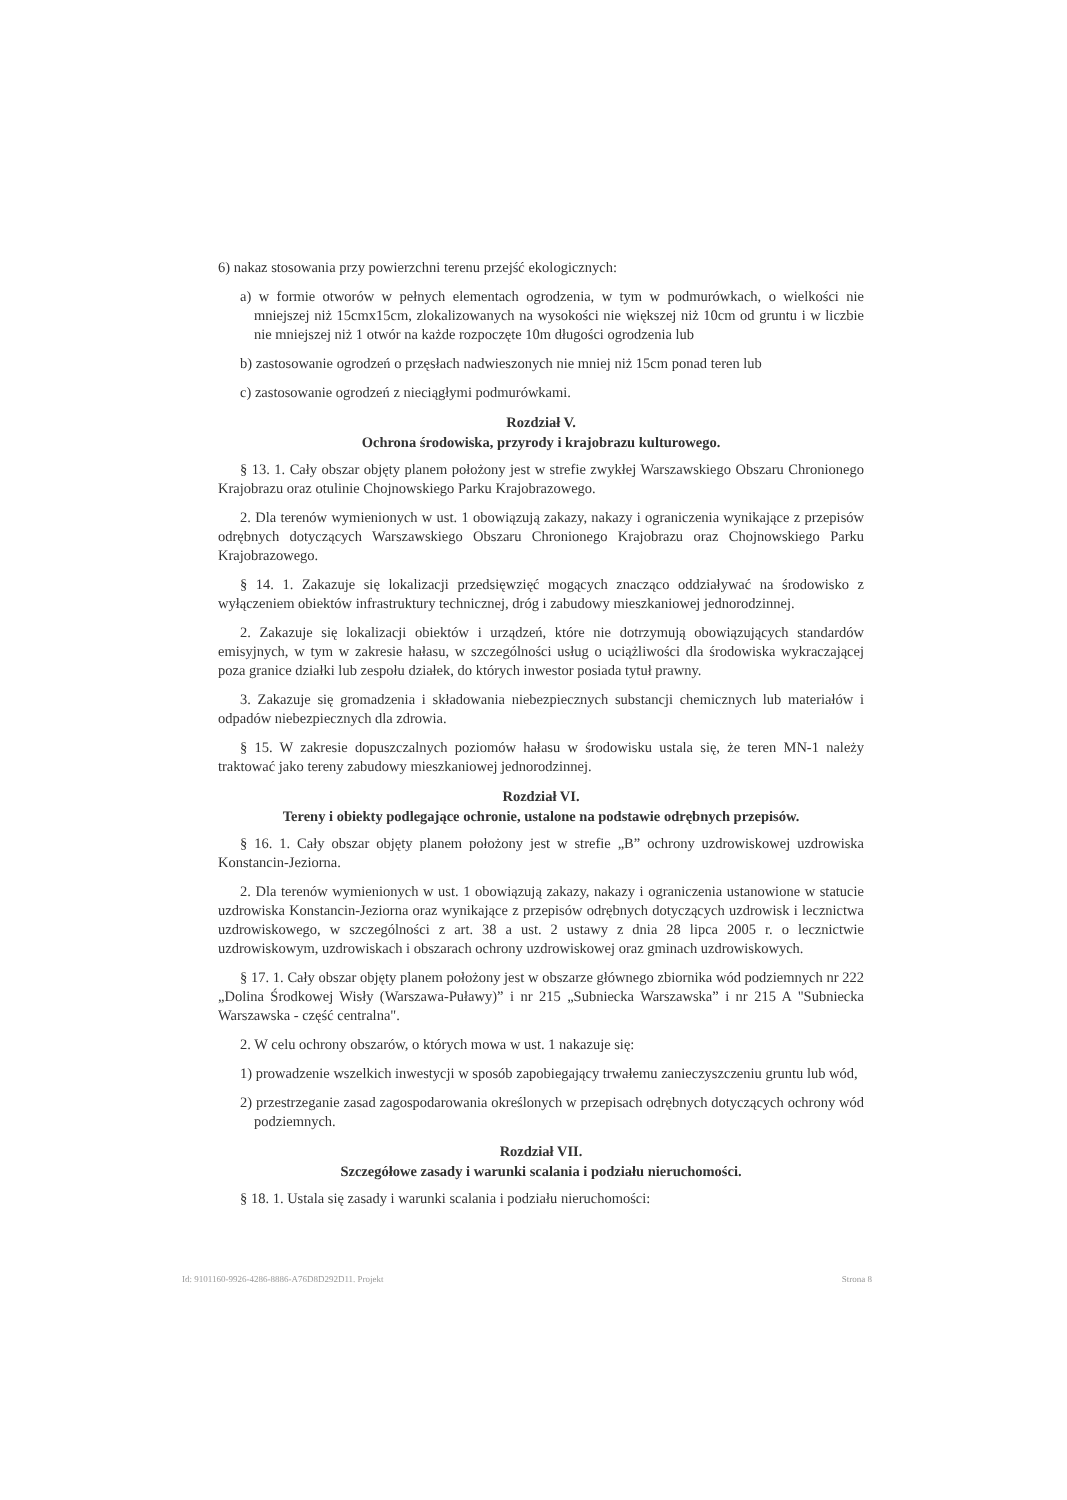6) nakaz stosowania przy powierzchni terenu przejść ekologicznych:
a) w formie otworów w pełnych elementach ogrodzenia, w tym w podmurówkach, o wielkości nie mniejszej niż 15cmx15cm, zlokalizowanych na wysokości nie większej niż 10cm od gruntu i w liczbie nie mniejszej niż 1 otwór na każde rozpoczęte 10m długości ogrodzenia lub
b) zastosowanie ogrodzeń o przęsłach nadwieszonych nie mniej niż 15cm ponad teren lub
c) zastosowanie ogrodzeń z nieciągłymi podmurówkami.
Rozdział V.
Ochrona środowiska, przyrody i krajobrazu kulturowego.
§ 13. 1. Cały obszar objęty planem położony jest w strefie zwykłej Warszawskiego Obszaru Chronionego Krajobrazu oraz otulinie Chojnowskiego Parku Krajobrazowego.
2. Dla terenów wymienionych w ust. 1 obowiązują zakazy, nakazy i ograniczenia wynikające z przepisów odrębnych dotyczących Warszawskiego Obszaru Chronionego Krajobrazu oraz Chojnowskiego Parku Krajobrazowego.
§ 14. 1. Zakazuje się lokalizacji przedsięwzięć mogących znacząco oddziaływać na środowisko z wyłączeniem obiektów infrastruktury technicznej, dróg i zabudowy mieszkaniowej jednorodzinnej.
2. Zakazuje się lokalizacji obiektów i urządzeń, które nie dotrzymują obowiązujących standardów emisyjnych, w tym w zakresie hałasu, w szczególności usług o uciążliwości dla środowiska wykraczającej poza granice działki lub zespołu działek, do których inwestor posiada tytuł prawny.
3. Zakazuje się gromadzenia i składowania niebezpiecznych substancji chemicznych lub materiałów i odpadów niebezpiecznych dla zdrowia.
§ 15. W zakresie dopuszczalnych poziomów hałasu w środowisku ustala się, że teren MN-1 należy traktować jako tereny zabudowy mieszkaniowej jednorodzinnej.
Rozdział VI.
Tereny i obiekty podlegające ochronie, ustalone na podstawie odrębnych przepisów.
§ 16. 1. Cały obszar objęty planem położony jest w strefie „B” ochrony uzdrowiskowej uzdrowiska Konstancin-Jeziorna.
2. Dla terenów wymienionych w ust. 1 obowiązują zakazy, nakazy i ograniczenia ustanowione w statucie uzdrowiska Konstancin-Jeziorna oraz wynikające z przepisów odrębnych dotyczących uzdrowisk i lecznictwa uzdrowiskowego, w szczególności z art. 38 a ust. 2 ustawy z dnia 28 lipca 2005 r. o lecznictwie uzdrowiskowym, uzdrowiskach i obszarach ochrony uzdrowiskowej oraz gminach uzdrowiskowych.
§ 17. 1. Cały obszar objęty planem położony jest w obszarze głównego zbiornika wód podziemnych nr 222 „Dolina Środkowej Wisły (Warszawa-Puławy)” i nr 215 „Subniecka Warszawska” i nr 215 A "Subniecka Warszawska - część centralna".
2. W celu ochrony obszarów, o których mowa w ust. 1 nakazuje się:
1) prowadzenie wszelkich inwestycji w sposób zapobiegający trwałemu zanieczyszczeniu gruntu lub wód,
2) przestrzeganie zasad zagospodarowania określonych w przepisach odrębnych dotyczących ochrony wód podziemnych.
Rozdział VII.
Szczegółowe zasady i warunki scalania i podziału nieruchomości.
§ 18. 1. Ustala się zasady i warunki scalania i podziału nieruchomości:
Id: 9101160-9926-4286-8886-A76D8D292D11. Projekt Strona 8